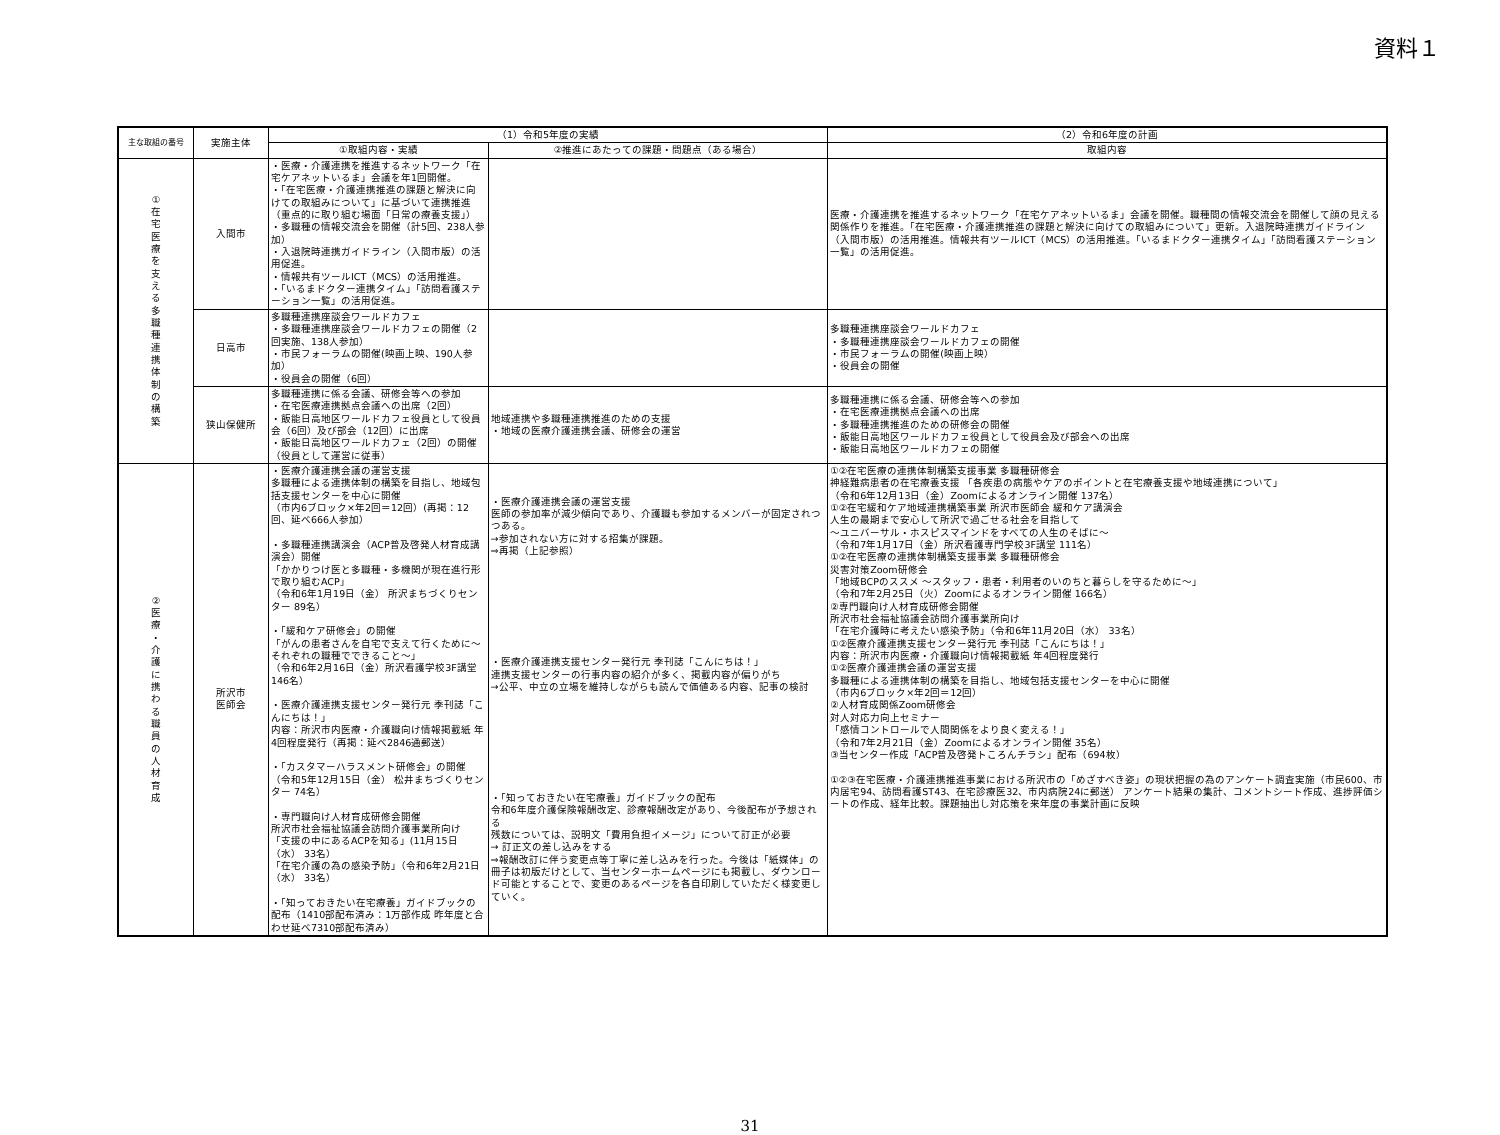資料１
| 主な取組の番号 | 実施主体 | （1）令和5年度の実績 | | （2）令和6年度の計画 |
| --- | --- | --- | --- | --- |
| | | ①取組内容・実績 | ②推進にあたっての課題・問題点（ある場合） | 取組内容 |
| ① 在 宅 医 療 を 支 え る 多 職 種 連 携 体 制 の 構 築 | 入間市 | ・医療・介護連携を推進するネットワーク「在宅ケアネットいるま」会議を年1回開催。 ・「在宅医療・介護連携推進の課題と解決に向けての取組みについて」に基づいて連携推進（重点的に取り組む場面「日常の療養支援」） ・多職種の情報交流会を開催（計5回、238人参加） ・入退院時連携ガイドライン（入間市版）の活用促進。 ・情報共有ツールICT（MCS）の活用推進。 ・「いるまドクター連携タイム」「訪問看護ステーション一覧」の活用促進。 | | 医療・介護連携を推進するネットワーク「在宅ケアネットいるま」会議を開催。職種間の情報交流会を開催して顔の見える関係作りを推進。「在宅医療・介護連携推進の課題と解決に向けての取組みについて」更新。入退院時連携ガイドライン（入間市版）の活用推進。情報共有ツールICT（MCS）の活用推進。「いるまドクター連携タイム」「訪問看護ステーション一覧」の活用促進。 |
| | 日高市 | 多職種連携座談会ワールドカフェ ・多職種連携座談会ワールドカフェの開催（2回実施、138人参加） ・市民フォーラムの開催(映画上映、190人参加） ・役員会の開催（6回） | | 多職種連携座談会ワールドカフェ ・多職種連携座談会ワールドカフェの開催 ・市民フォーラムの開催(映画上映） ・役員会の開催 |
| | 狭山保健所 | 多職種連携に係る会議、研修会等への参加 ・在宅医療連携拠点会議への出席（2回） ・飯能日高地区ワールドカフェ役員として役員会（6回）及び部会（12回）に出席 ・飯能日高地区ワールドカフェ（2回）の開催（役員として運営に従事） | 地域連携や多職種連携推進のための支援 ・地域の医療介護連携会議、研修会の運営 | 多職種連携に係る会議、研修会等への参加 ・在宅医療連携拠点会議への出席 ・多職種連携推進のための研修会の開催 ・飯能日高地区ワールドカフェ役員として役員会及び部会への出席 ・飯能日高地区ワールドカフェの開催 |
| ② 医 療 ・ 介 護 に 携 わ る 職 員 の 人 材 育 成 | 所沢市 医師会 | ・医療介護連携会議の運営支援 多職種による連携体制の構築を目指し、地域包括支援センターを中心に開催 （市内6ブロック×年2回＝12回）(再掲：12回、延べ666人参加） ・多職種連携講演会（ACP普及啓発人材育成講演会）開催 「かかりつけ医と多職種・多機関が現在進行形で取り組むACP」 （令和6年1月19日（金） 所沢まちづくりセンター 89名） ・「緩和ケア研修会」の開催 「がんの患者さんを自宅で支えて行くために～それぞれの職種でできること～」 （令和6年2月16日（金）所沢看護学校3F講堂 146名） ・医療介護連携支援センター発行元 季刊誌「こんにちは！」 内容：所沢市内医療・介護職向け情報掲載紙 年4回程度発行（再掲：延べ2846通郵送） ・「カスタマーハラスメント研修会」の開催 （令和5年12月15日（金） 松井まちづくりセンター 74名） ・専門職向け人材育成研修会開催 所沢市社会福祉協議会訪問介護事業所向け 「支援の中にあるACPを知る」(11月15日（水） 33名） 「在宅介護の為の感染予防」（令和6年2月21日（水） 33名） ・「知っておきたい在宅療養」ガイドブックの配布（1410部配布済み：1万部作成 昨年度と合わせ延べ7310部配布済み） | ・医療介護連携会議の運営支援 医師の参加率が減少傾向であり、介護職も参加するメンバーが固定されつつある。 →参加されない方に対する招集が課題。 ⇒再掲（上記参照） ・医療介護連携支援センター発行元 季刊誌「こんにちは！」 連携支援センターの行事内容の紹介が多く、掲載内容が偏りがち →公平、中立の立場を維持しながらも読んで価値ある内容、記事の検討 ・「知っておきたい在宅療養」ガイドブックの配布 令和6年度介護保険報酬改定、診療報酬改定があり、今後配布が予想される 残数については、説明文「費用負担イメージ」について訂正が必要 → 訂正文の差し込みをする ⇒報酬改訂に伴う変更点等丁寧に差し込みを行った。今後は「紙媒体」の冊子は初版だけとして、当センターホームページにも掲載し、ダウンロード可能とすることで、変更のあるページを各自印刷していただく様変更していく。 | ①②在宅医療の連携体制構築支援事業 多職種研修会 神経難病患者の在宅療養支援 「各疾患の病態やケアのポイントと在宅療養支援や地域連携について」 （令和6年12月13日（金）Zoomによるオンライン開催 137名） ①②在宅緩和ケア地域連携構築事業 所沢市医師会 緩和ケア講演会 人生の最期まで安心して所沢で過ごせる社会を目指して ～ユニバーサル・ホスピスマインドをすべての人生のそばに～ （令和7年1月17日（金）所沢看護専門学校3F講堂 111名） ①②在宅医療の連携体制構築支援事業 多職種研修会 災害対策Zoom研修会 「地域BCPのススメ ～スタッフ・患者・利用者のいのちと暮らしを守るために～」 （令和7年2月25日（火）Zoomによるオンライン開催 166名） ②専門職向け人材育成研修会開催 所沢市社会福祉協議会訪問介護事業所向け 「在宅介護時に考えたい感染予防」（令和6年11月20日（水） 33名） ①②医療介護連携支援センター発行元 季刊誌「こんにちは！」 内容：所沢市内医療・介護職向け情報掲載紙 年4回程度発行 ①②医療介護連携会議の運営支援 多職種による連携体制の構築を目指し、地域包括支援センターを中心に開催 （市内6ブロック×年2回＝12回） ②人材育成関係Zoom研修会 対人対応力向上セミナー 「感情コントロールで人間関係をより良く変える！」 （令和7年2月21日（金）Zoomによるオンライン開催 35名） ③当センター作成「ACP普及啓発トころんチラシ」配布（694枚） ①②③在宅医療・介護連携推進事業における所沢市の「めざすべき姿」の現状把握の為のアンケート調査実施（市民600、市内居宅94、訪問看護ST43、在宅診療医32、市内病院24に郵送） アンケート結果の集計、コメントシート作成、進捗評価シートの作成、経年比較。課題抽出し対応策を来年度の事業計画に反映 |
31